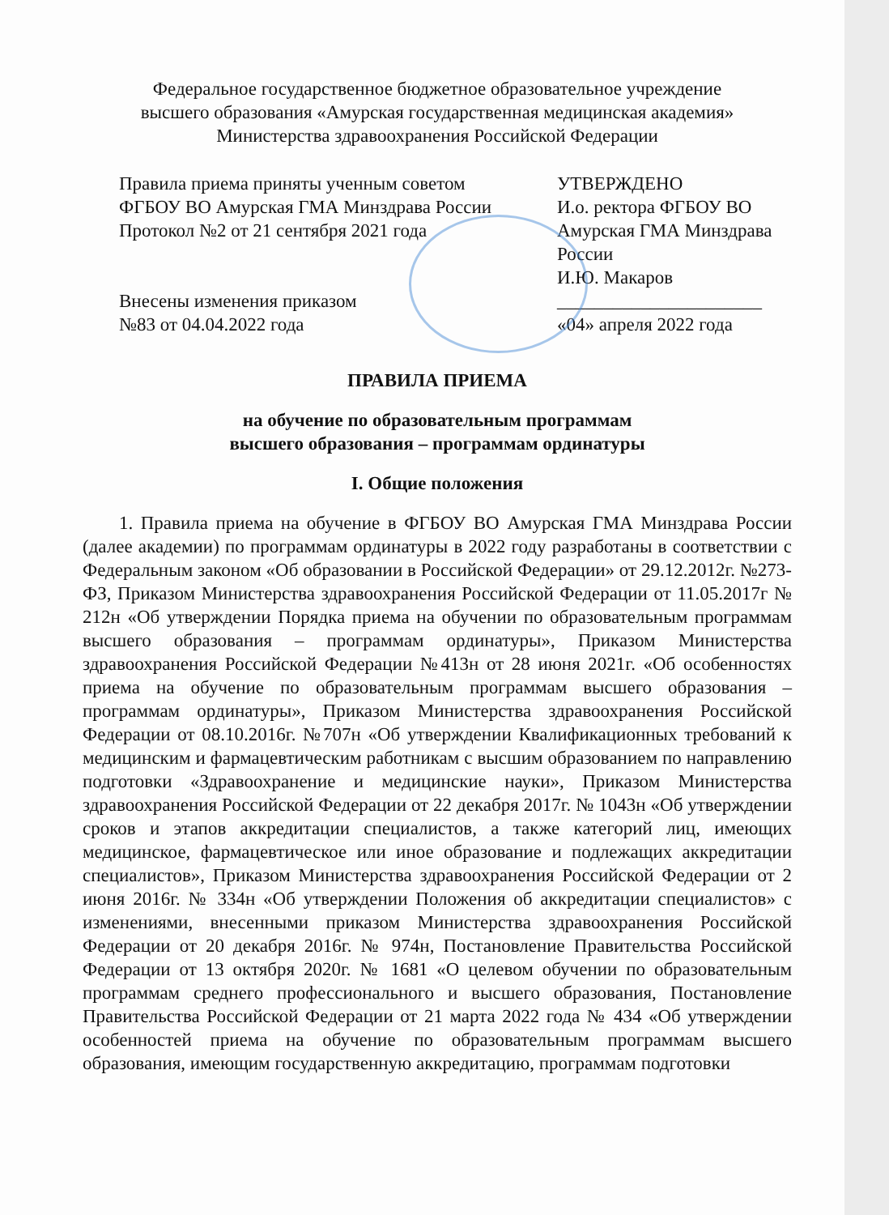Федеральное государственное бюджетное образовательное учреждение
высшего образования «Амурская государственная медицинская академия»
Министерства здравоохранения Российской Федерации
Правила приема приняты ученным советом
ФГБОУ ВО Амурская ГМА Минздрава России
Протокол №2 от 21 сентября 2021 года
Внесены изменения приказом
№83 от 04.04.2022 года
УТВЕРЖДЕНО
И.о. ректора ФГБОУ ВО
Амурская ГМА Минздрава
России
И.Ю. Макаров
______________________
«04» апреля 2022 года
ПРАВИЛА ПРИЕМА
на обучение по образовательным программам
высшего образования – программам ординатуры
I. Общие положения
1. Правила приема на обучение в ФГБОУ ВО Амурская ГМА Минздрава России (далее академии) по программам ординатуры в 2022 году разработаны в соответствии с Федеральным законом «Об образовании в Российской Федерации» от 29.12.2012г. №273-ФЗ, Приказом Министерства здравоохранения Российской Федерации от 11.05.2017г № 212н «Об утверждении Порядка приема на обучении по образовательным программам высшего образования – программам ординатуры», Приказом Министерства здравоохранения Российской Федерации №413н от 28 июня 2021г. «Об особенностях приема на обучение по образовательным программам высшего образования – программам ординатуры», Приказом Министерства здравоохранения Российской Федерации от 08.10.2016г. №707н «Об утверждении Квалификационных требований к медицинским и фармацевтическим работникам с высшим образованием по направлению подготовки «Здравоохранение и медицинские науки», Приказом Министерства здравоохранения Российской Федерации от 22 декабря 2017г. № 1043н «Об утверждении сроков и этапов аккредитации специалистов, а также категорий лиц, имеющих медицинское, фармацевтическое или иное образование и подлежащих аккредитации специалистов», Приказом Министерства здравоохранения Российской Федерации от 2 июня 2016г. № 334н «Об утверждении Положения об аккредитации специалистов» с изменениями, внесенными приказом Министерства здравоохранения Российской Федерации от 20 декабря 2016г. № 974н, Постановление Правительства Российской Федерации от 13 октября 2020г. № 1681 «О целевом обучении по образовательным программам среднего профессионального и высшего образования, Постановление Правительства Российской Федерации от 21 марта 2022 года № 434 «Об утверждении особенностей приема на обучение по образовательным программам высшего образования, имеющим государственную аккредитацию, программам подготовки